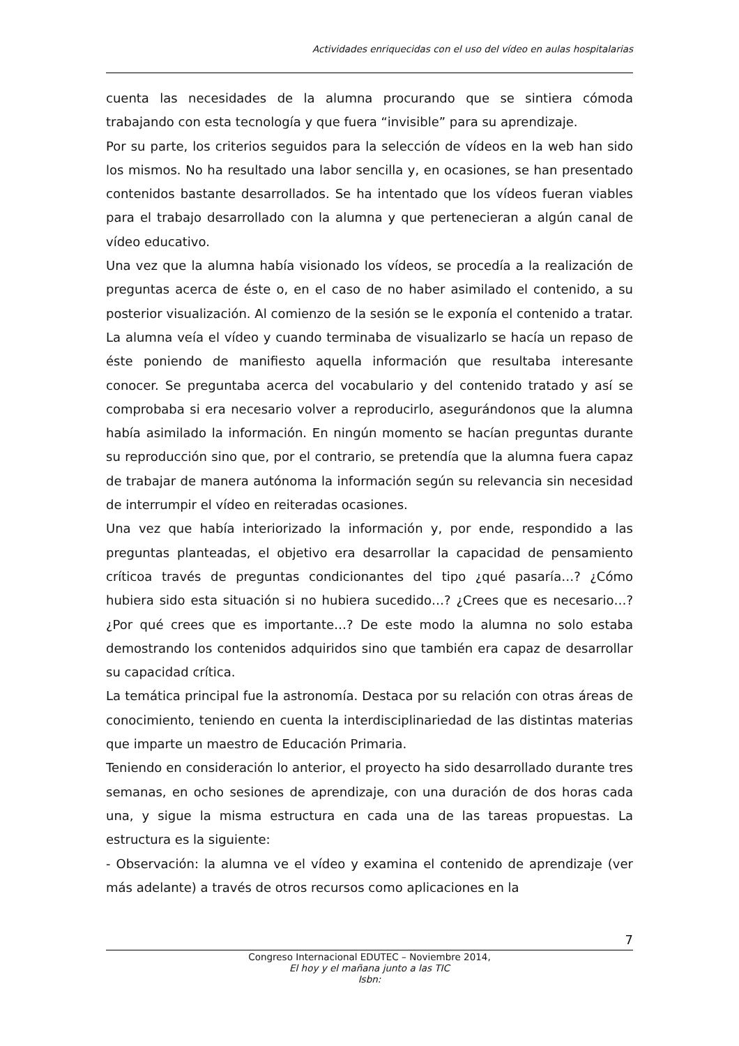Actividades enriquecidas con el uso del vídeo en aulas hospitalarias
cuenta las necesidades de la alumna procurando que se sintiera cómoda trabajando con esta tecnología y que fuera “invisible” para su aprendizaje.
Por su parte, los criterios seguidos para la selección de vídeos en la web han sido los mismos. No ha resultado una labor sencilla y, en ocasiones, se han presentado contenidos bastante desarrollados. Se ha intentado que los vídeos fueran viables para el trabajo desarrollado con la alumna y que pertenecieran a algún canal de vídeo educativo.
Una vez que la alumna había visionado los vídeos, se procedía a la realización de preguntas acerca de éste o, en el caso de no haber asimilado el contenido, a su posterior visualización. Al comienzo de la sesión se le exponía el contenido a tratar. La alumna veía el vídeo y cuando terminaba de visualizarlo se hacía un repaso de éste poniendo de manifiesto aquella información que resultaba interesante conocer. Se preguntaba acerca del vocabulario y del contenido tratado y así se comprobaba si era necesario volver a reproducirlo, asegurándonos que la alumna había asimilado la información. En ningún momento se hacían preguntas durante su reproducción sino que, por el contrario, se pretendía que la alumna fuera capaz de trabajar de manera autónoma la información según su relevancia sin necesidad de interrumpir el vídeo en reiteradas ocasiones.
Una vez que había interiorizado la información y, por ende, respondido a las preguntas planteadas, el objetivo era desarrollar la capacidad de pensamiento críticoa través de preguntas condicionantes del tipo ¿qué pasaría…? ¿Cómo hubiera sido esta situación si no hubiera sucedido…? ¿Crees que es necesario…? ¿Por qué crees que es importante…? De este modo la alumna no solo estaba demostrando los contenidos adquiridos sino que también era capaz de desarrollar su capacidad crítica.
La temática principal fue la astronomía. Destaca por su relación con otras áreas de conocimiento, teniendo en cuenta la interdisciplinariedad de las distintas materias que imparte un maestro de Educación Primaria.
Teniendo en consideración lo anterior, el proyecto ha sido desarrollado durante tres semanas, en ocho sesiones de aprendizaje, con una duración de dos horas cada una, y sigue la misma estructura en cada una de las tareas propuestas. La estructura es la siguiente:
- Observación: la alumna ve el vídeo y examina el contenido de aprendizaje (ver más adelante) a través de otros recursos como aplicaciones en la
7
Congreso Internacional EDUTEC – Noviembre 2014,
El hoy y el mañana junto a las TIC
Isbn: